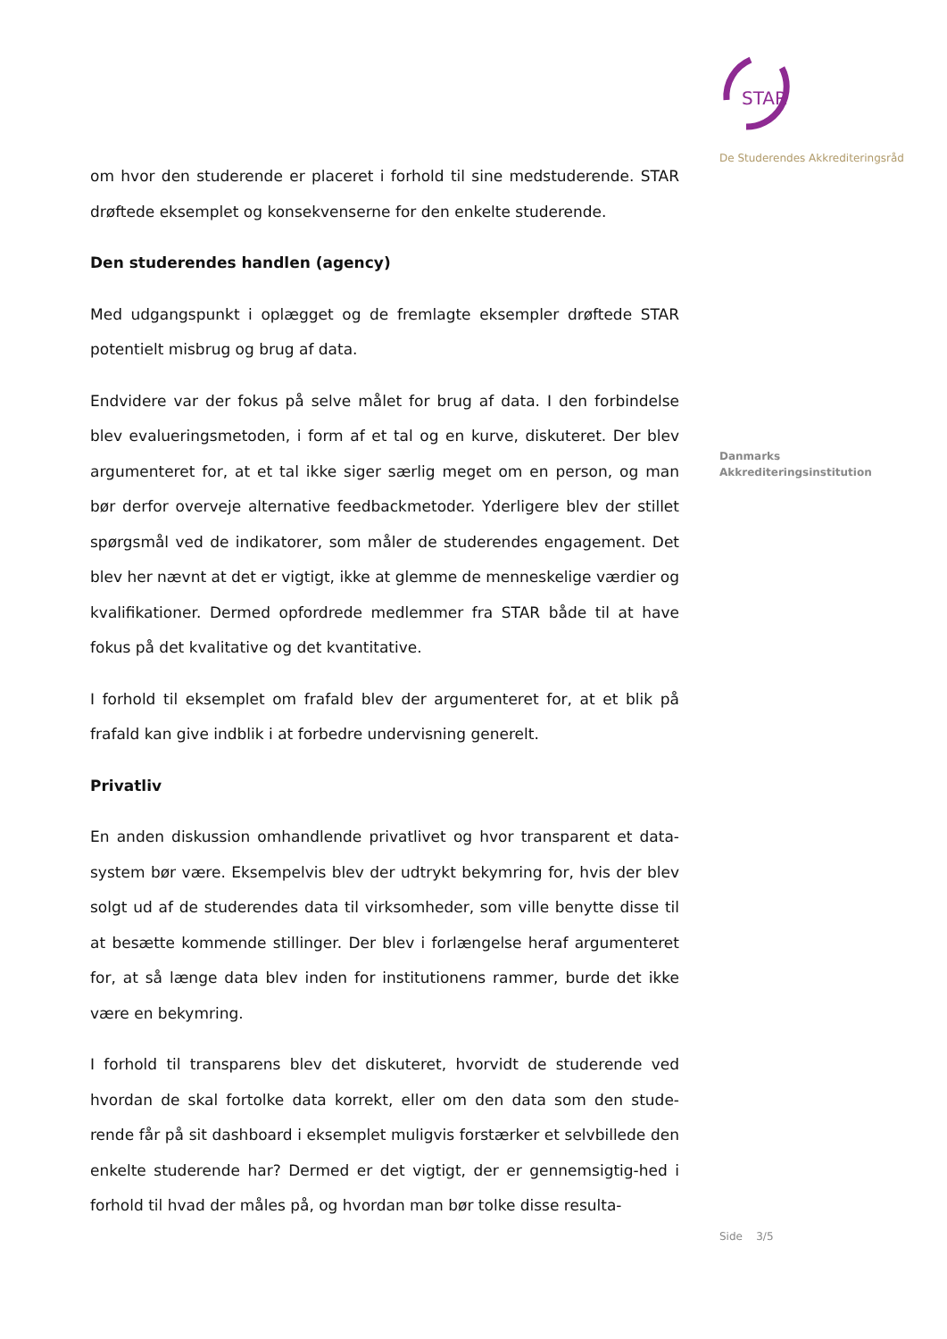om hvor den studerende er placeret i forhold til sine medstuderende. STAR drøftede eksemplet og konsekvenserne for den enkelte studerende.
Den studerendes handlen (agency)
Med udgangspunkt i oplægget og de fremlagte eksempler drøftede STAR potentielt misbrug og brug af data.
Endvidere var der fokus på selve målet for brug af data. I den forbindelse blev evalueringsmetoden, i form af et tal og en kurve, diskuteret. Der blev argumenteret for, at et tal ikke siger særlig meget om en person, og man bør derfor overveje alternative feedbackmetoder. Yderligere blev der stillet spørgsmål ved de indikatorer, som måler de studerendes engagement. Det blev her nævnt at det er vigtigt, ikke at glemme de menneskelige værdier og kvalifikationer. Dermed opfordrede medlemmer fra STAR både til at have fokus på det kvalitative og det kvantitative.
I forhold til eksemplet om frafald blev der argumenteret for, at et blik på frafald kan give indblik i at forbedre undervisning generelt.
Privatliv
En anden diskussion omhandlende privatlivet og hvor transparent et data-system bør være. Eksempelvis blev der udtrykt bekymring for, hvis der blev solgt ud af de studerendes data til virksomheder, som ville benytte disse til at besætte kommende stillinger. Der blev i forlængelse heraf argumenteret for, at så længe data blev inden for institutionens rammer, burde det ikke være en bekymring.
I forhold til transparens blev det diskuteret, hvorvidt de studerende ved hvordan de skal fortolke data korrekt, eller om den data som den stude-rende får på sit dashboard i eksemplet muligvis forstærker et selvbillede den enkelte studerende har? Dermed er det vigtigt, der er gennemsigtig-hed i forhold til hvad der måles på, og hvordan man bør tolke disse resulta-
STAR
De Studerendes Akkrediteringsråd
Danmarks
Akkrediteringsinstitution
Side 3/5